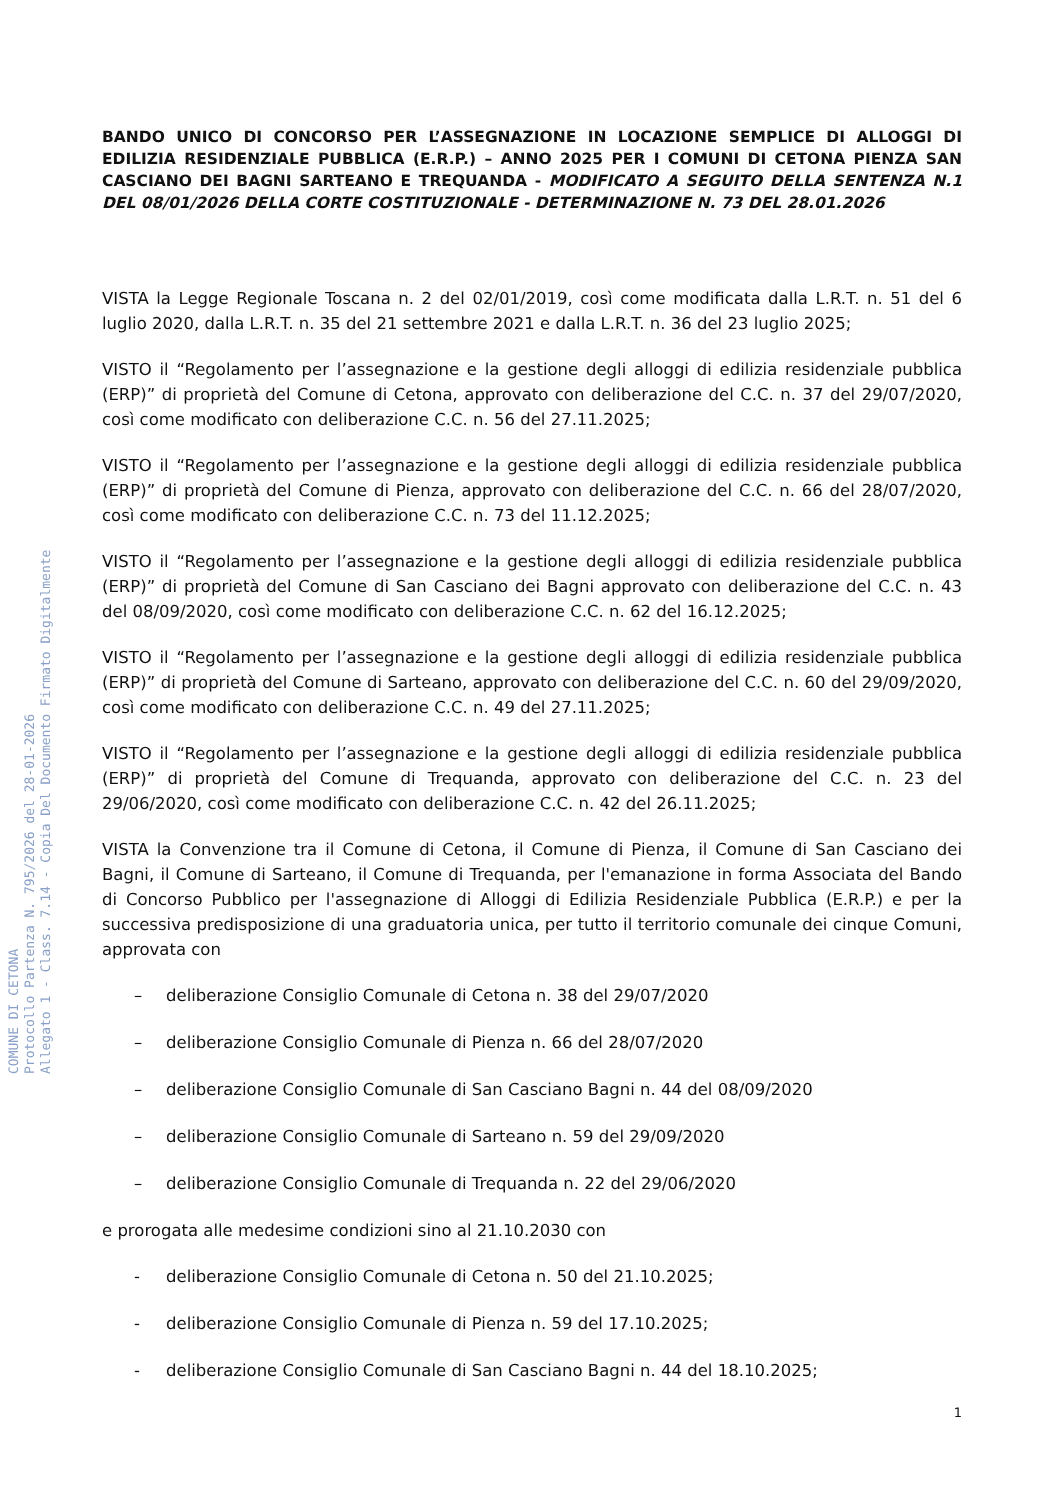COMUNE DI CETONA
Protocollo Partenza N. 795/2026 del 28-01-2026
Allegato 1 - Class. 7.14 - Copia Del Documento Firmato Digitalmente
BANDO UNICO DI CONCORSO PER L’ASSEGNAZIONE IN LOCAZIONE SEMPLICE DI ALLOGGI DI EDILIZIA RESIDENZIALE PUBBLICA (E.R.P.) – ANNO 2025 PER I COMUNI DI CETONA PIENZA SAN CASCIANO DEI BAGNI SARTEANO E TREQUANDA - MODIFICATO A SEGUITO DELLA SENTENZA N.1 DEL 08/01/2026 DELLA CORTE COSTITUZIONALE - DETERMINAZIONE N. 73 DEL 28.01.2026
VISTA la Legge Regionale Toscana n. 2 del 02/01/2019, così come modificata dalla L.R.T. n. 51 del 6 luglio 2020, dalla L.R.T. n. 35 del 21 settembre 2021 e dalla L.R.T. n. 36 del 23 luglio 2025;
VISTO il “Regolamento per l’assegnazione e la gestione degli alloggi di edilizia residenziale pubblica (ERP)” di proprietà del Comune di Cetona, approvato con deliberazione del C.C. n. 37 del 29/07/2020, così come modificato con deliberazione C.C. n. 56 del 27.11.2025;
VISTO il “Regolamento per l’assegnazione e la gestione degli alloggi di edilizia residenziale pubblica (ERP)” di proprietà del Comune di Pienza, approvato con deliberazione del C.C. n. 66 del 28/07/2020, così come modificato con deliberazione C.C. n. 73 del 11.12.2025;
VISTO il “Regolamento per l’assegnazione e la gestione degli alloggi di edilizia residenziale pubblica (ERP)” di proprietà del Comune di San Casciano dei Bagni approvato con deliberazione del C.C. n. 43 del 08/09/2020, così come modificato con deliberazione C.C. n. 62 del 16.12.2025;
VISTO il “Regolamento per l’assegnazione e la gestione degli alloggi di edilizia residenziale pubblica (ERP)” di proprietà del Comune di Sarteano, approvato con deliberazione del C.C. n. 60 del 29/09/2020, così come modificato con deliberazione C.C. n. 49 del 27.11.2025;
VISTO il “Regolamento per l’assegnazione e la gestione degli alloggi di edilizia residenziale pubblica (ERP)” di proprietà del Comune di Trequanda, approvato con deliberazione del C.C. n. 23 del 29/06/2020, così come modificato con deliberazione C.C. n. 42 del 26.11.2025;
VISTA la Convenzione tra il Comune di Cetona, il Comune di Pienza, il Comune di San Casciano dei Bagni, il Comune di Sarteano, il Comune di Trequanda, per l'emanazione in forma Associata del Bando di Concorso Pubblico per l'assegnazione di Alloggi di Edilizia Residenziale Pubblica (E.R.P.) e per la successiva predisposizione di una graduatoria unica, per tutto il territorio comunale dei cinque Comuni, approvata con
– deliberazione Consiglio Comunale di Cetona n. 38 del 29/07/2020
– deliberazione Consiglio Comunale di Pienza n. 66 del 28/07/2020
– deliberazione Consiglio Comunale di San Casciano Bagni n. 44 del 08/09/2020
– deliberazione Consiglio Comunale di Sarteano n. 59 del 29/09/2020
– deliberazione Consiglio Comunale di Trequanda n. 22 del 29/06/2020
e prorogata alle medesime condizioni sino al 21.10.2030 con
- deliberazione Consiglio Comunale di Cetona n. 50 del 21.10.2025;
- deliberazione Consiglio Comunale di Pienza n. 59 del 17.10.2025;
- deliberazione Consiglio Comunale di San Casciano Bagni n. 44 del 18.10.2025;
1